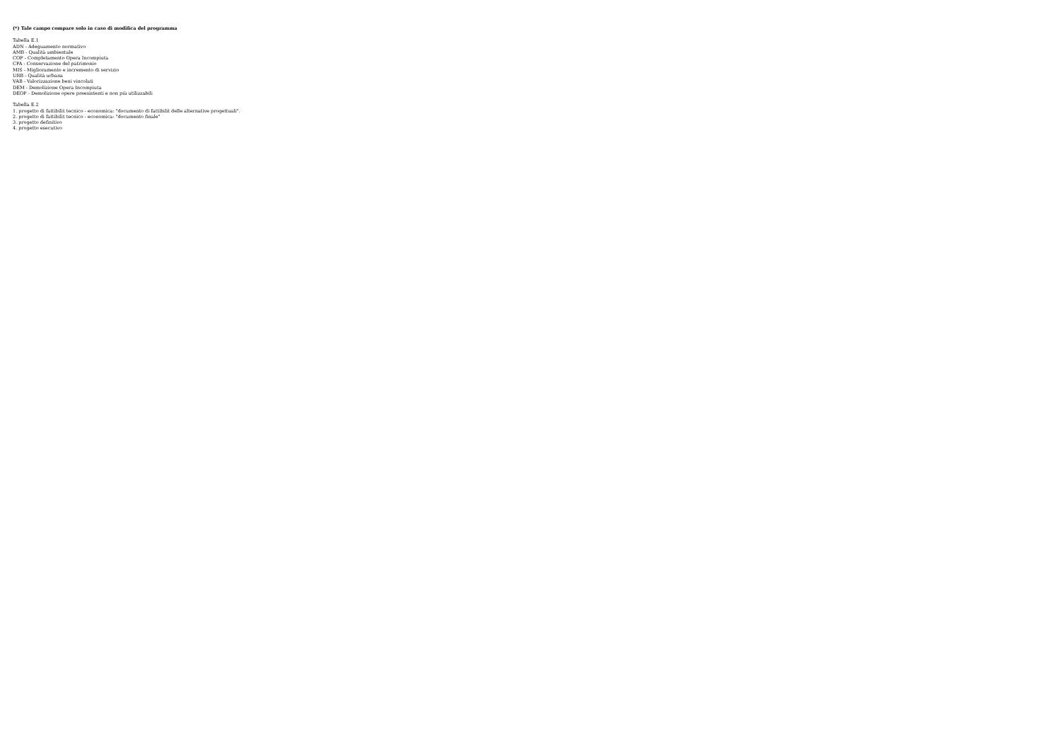(*) Tale campo compare solo in caso di modifica del programma
Tabella E.1
ADN - Adeguamento normativo
AMB - Qualità ambientale
COP - Completamento Opera Incompiuta
CPA - Conservazione del patrimonio
MIS - Miglioramento e incremento di servizio
URB - Qualità urbana
VAB - Valorizzazione beni vincolati
DEM - Demolizione Opera Incompiuta
DEOP - Demolizione opere preesistenti e non più utilizzabili
Tabella E.2
1. progetto di fattibilit tecnico - economica: "documento di fattibilit delle alternative progettuali".
2. progetto di fattibilit tecnico - economica: "documento finale"
3. progetto definitivo
4. progetto esecutivo